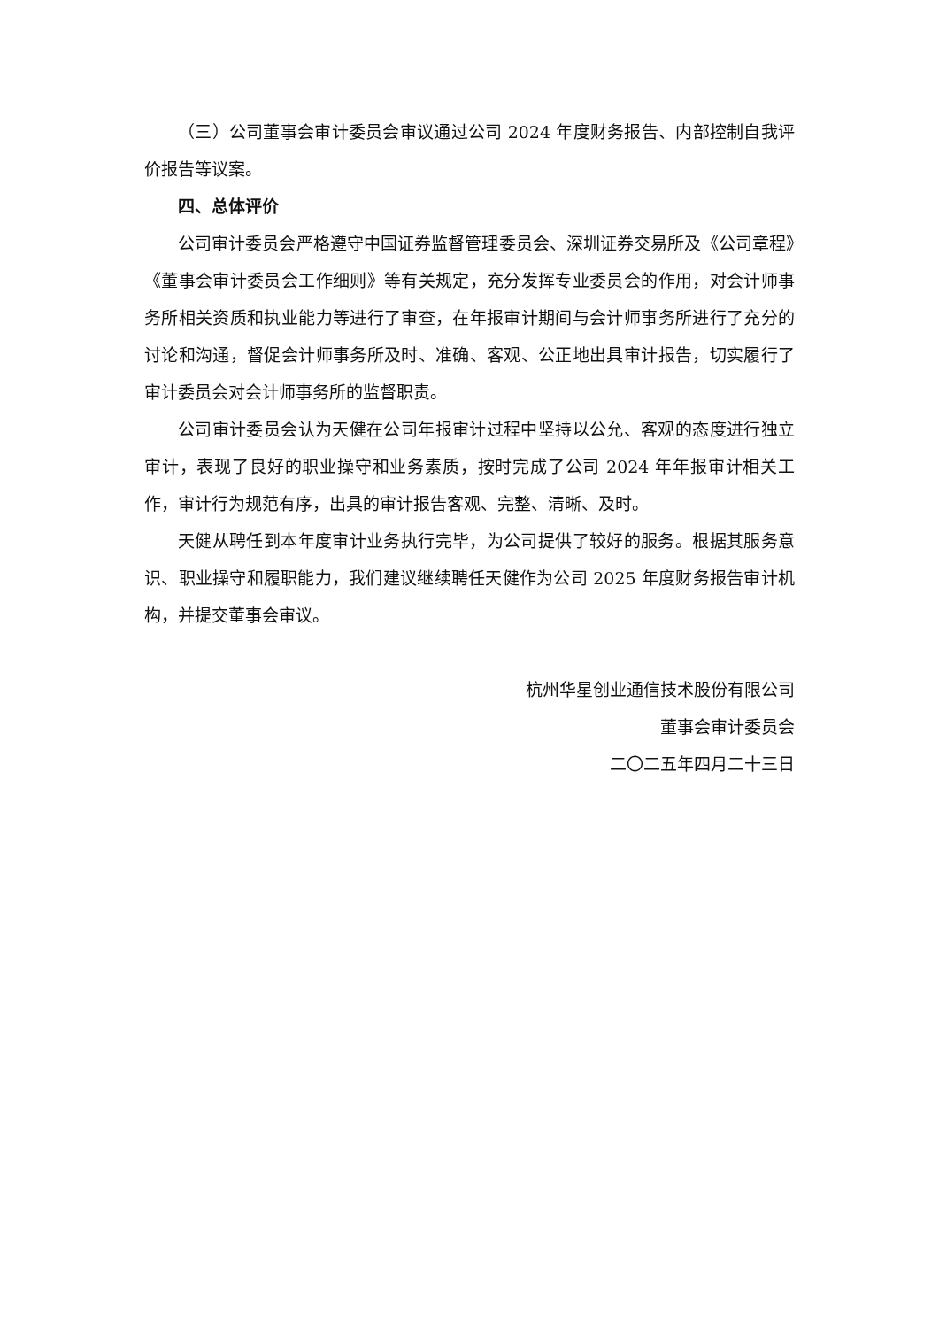（三）公司董事会审计委员会审议通过公司 2024 年度财务报告、内部控制自我评价报告等议案。
四、总体评价
公司审计委员会严格遵守中国证券监督管理委员会、深圳证券交易所及《公司章程》《董事会审计委员会工作细则》等有关规定，充分发挥专业委员会的作用，对会计师事务所相关资质和执业能力等进行了审查，在年报审计期间与会计师事务所进行了充分的讨论和沟通，督促会计师事务所及时、准确、客观、公正地出具审计报告，切实履行了审计委员会对会计师事务所的监督职责。
公司审计委员会认为天健在公司年报审计过程中坚持以公允、客观的态度进行独立审计，表现了良好的职业操守和业务素质，按时完成了公司 2024 年年报审计相关工作，审计行为规范有序，出具的审计报告客观、完整、清晰、及时。
天健从聘任到本年度审计业务执行完毕，为公司提供了较好的服务。根据其服务意识、职业操守和履职能力，我们建议继续聘任天健作为公司 2025 年度财务报告审计机构，并提交董事会审议。
杭州华星创业通信技术股份有限公司
董事会审计委员会
二〇二五年四月二十三日